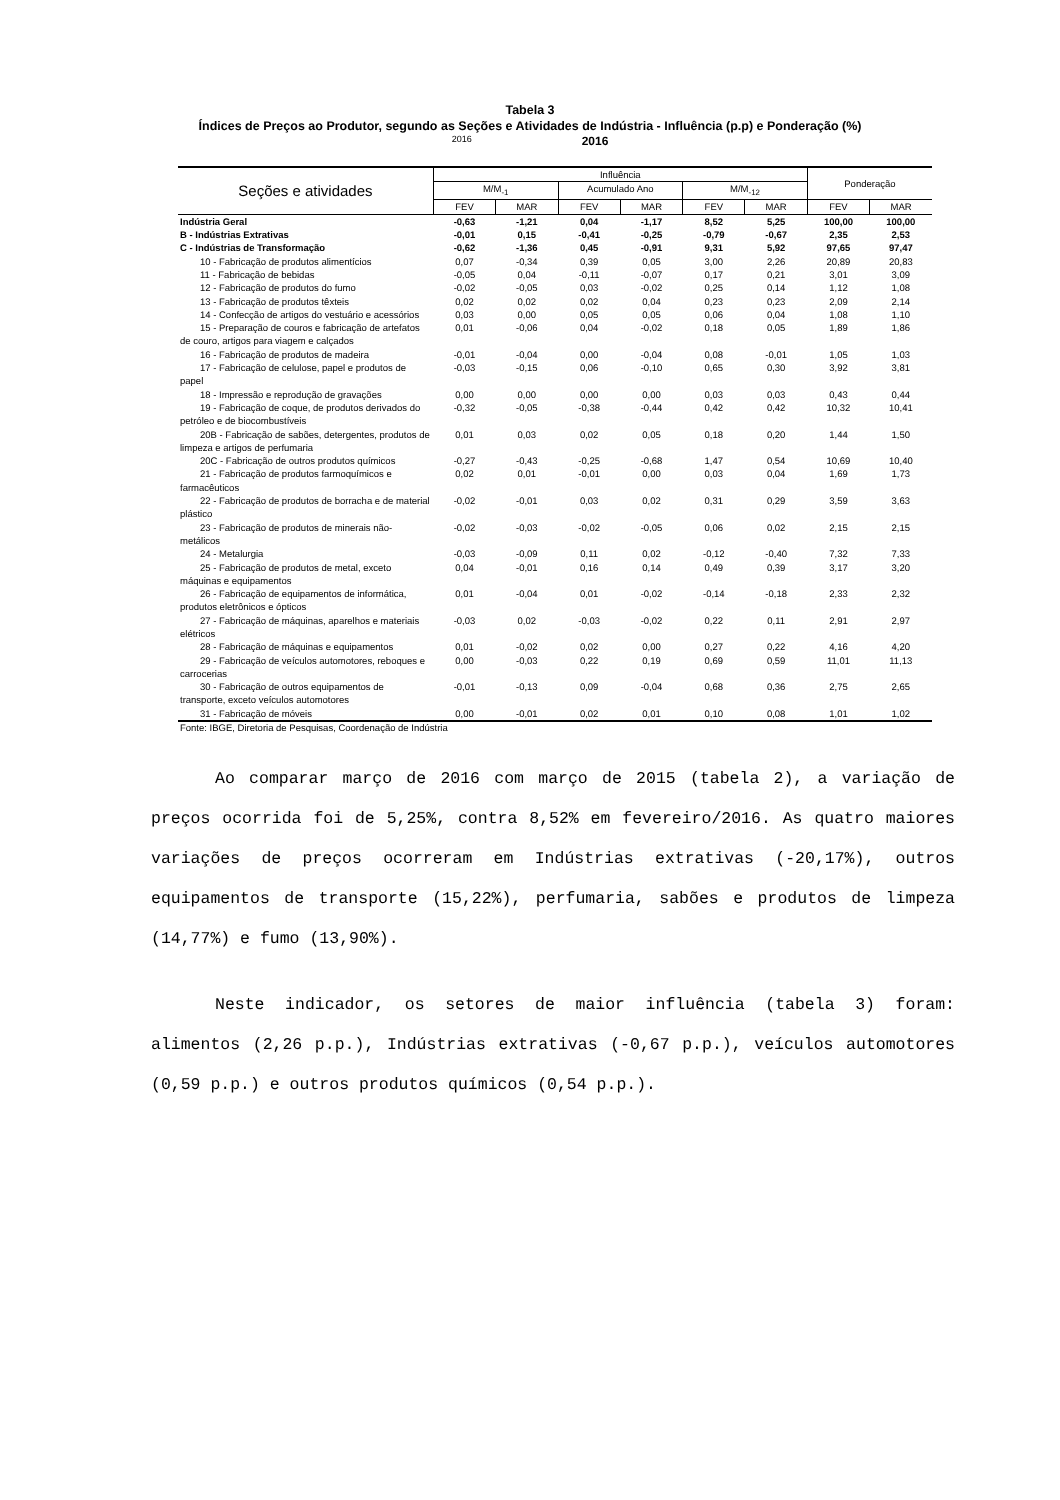Tabela 3
Índices de Preços ao Produtor, segundo as Seções e Atividades de Indústria - Influência (p.p) e Ponderação (%)
2016 2016
| Seções e atividades | Influência | | | | | | Ponderação | |
| --- | --- | --- | --- | --- | --- | --- | --- | --- |
| | M/M<sub>-1</sub> | | Acumulado Ano | | M/M<sub>-12</sub> | | | |
| | FEV | MAR | FEV | MAR | FEV | MAR | FEV | MAR |
| Indústria Geral | -0,63 | -1,21 | 0,04 | -1,17 | 8,52 | 5,25 | 100,00 | 100,00 |
| B - Indústrias Extrativas | -0,01 | 0,15 | -0,41 | -0,25 | -0,79 | -0,67 | 2,35 | 2,53 |
| C - Indústrias de Transformação | -0,62 | -1,36 | 0,45 | -0,91 | 9,31 | 5,92 | 97,65 | 97,47 |
| 10 - Fabricação de produtos alimentícios | 0,07 | -0,34 | 0,39 | 0,05 | 3,00 | 2,26 | 20,89 | 20,83 |
| 11 - Fabricação de bebidas | -0,05 | 0,04 | -0,11 | -0,07 | 0,17 | 0,21 | 3,01 | 3,09 |
| 12 - Fabricação de produtos do fumo | -0,02 | -0,05 | 0,03 | -0,02 | 0,25 | 0,14 | 1,12 | 1,08 |
| 13 - Fabricação de produtos têxteis | 0,02 | 0,02 | 0,02 | 0,04 | 0,23 | 0,23 | 2,09 | 2,14 |
| 14 - Confecção de artigos do vestuário e acessórios | 0,03 | 0,00 | 0,05 | 0,05 | 0,06 | 0,04 | 1,08 | 1,10 |
| 15 - Preparação de couros e fabricação de artefatos de couro, artigos para viagem e calçados | 0,01 | -0,06 | 0,04 | -0,02 | 0,18 | 0,05 | 1,89 | 1,86 |
| 16 - Fabricação de produtos de madeira | -0,01 | -0,04 | 0,00 | -0,04 | 0,08 | -0,01 | 1,05 | 1,03 |
| 17 - Fabricação de celulose, papel e produtos de papel | -0,03 | -0,15 | 0,06 | -0,10 | 0,65 | 0,30 | 3,92 | 3,81 |
| 18 - Impressão e reprodução de gravações | 0,00 | 0,00 | 0,00 | 0,00 | 0,03 | 0,03 | 0,43 | 0,44 |
| 19 - Fabricação de coque, de produtos derivados do petróleo e de biocombustíveis | -0,32 | -0,05 | -0,38 | -0,44 | 0,42 | 0,42 | 10,32 | 10,41 |
| 20B - Fabricação de sabões, detergentes, produtos de limpeza e artigos de perfumaria | 0,01 | 0,03 | 0,02 | 0,05 | 0,18 | 0,20 | 1,44 | 1,50 |
| 20C - Fabricação de outros produtos químicos | -0,27 | -0,43 | -0,25 | -0,68 | 1,47 | 0,54 | 10,69 | 10,40 |
| 21 - Fabricação de produtos farmoquímicos e farmacêuticos | 0,02 | 0,01 | -0,01 | 0,00 | 0,03 | 0,04 | 1,69 | 1,73 |
| 22 - Fabricação de produtos de borracha e de material plástico | -0,02 | -0,01 | 0,03 | 0,02 | 0,31 | 0,29 | 3,59 | 3,63 |
| 23 - Fabricação de produtos de minerais não- metálicos | -0,02 | -0,03 | -0,02 | -0,05 | 0,06 | 0,02 | 2,15 | 2,15 |
| 24 - Metalurgia | -0,03 | -0,09 | 0,11 | 0,02 | -0,12 | -0,40 | 7,32 | 7,33 |
| 25 - Fabricação de produtos de metal, exceto máquinas e equipamentos | 0,04 | -0,01 | 0,16 | 0,14 | 0,49 | 0,39 | 3,17 | 3,20 |
| 26 - Fabricação de equipamentos de informática, produtos eletrônicos e ópticos | 0,01 | -0,04 | 0,01 | -0,02 | -0,14 | -0,18 | 2,33 | 2,32 |
| 27 - Fabricação de máquinas, aparelhos e materiais elétricos | -0,03 | 0,02 | -0,03 | -0,02 | 0,22 | 0,11 | 2,91 | 2,97 |
| 28 - Fabricação de máquinas e equipamentos | 0,01 | -0,02 | 0,02 | 0,00 | 0,27 | 0,22 | 4,16 | 4,20 |
| 29 - Fabricação de veículos automotores, reboques e carrocerias | 0,00 | -0,03 | 0,22 | 0,19 | 0,69 | 0,59 | 11,01 | 11,13 |
| 30 - Fabricação de outros equipamentos de transporte, exceto veículos automotores | -0,01 | -0,13 | 0,09 | -0,04 | 0,68 | 0,36 | 2,75 | 2,65 |
| 31 - Fabricação de móveis | 0,00 | -0,01 | 0,02 | 0,01 | 0,10 | 0,08 | 1,01 | 1,02 |
Fonte: IBGE, Diretoria de Pesquisas, Coordenação de Indústria
Ao comparar março de 2016 com março de 2015 (tabela 2), a variação de preços ocorrida foi de 5,25%, contra 8,52% em fevereiro/2016. As quatro maiores variações de preços ocorreram em Indústrias extrativas (-20,17%), outros equipamentos de transporte (15,22%), perfumaria, sabões e produtos de limpeza (14,77%) e fumo (13,90%).
Neste indicador, os setores de maior influência (tabela 3) foram: alimentos (2,26 p.p.), Indústrias extrativas (-0,67 p.p.), veículos automotores (0,59 p.p.) e outros produtos químicos (0,54 p.p.).